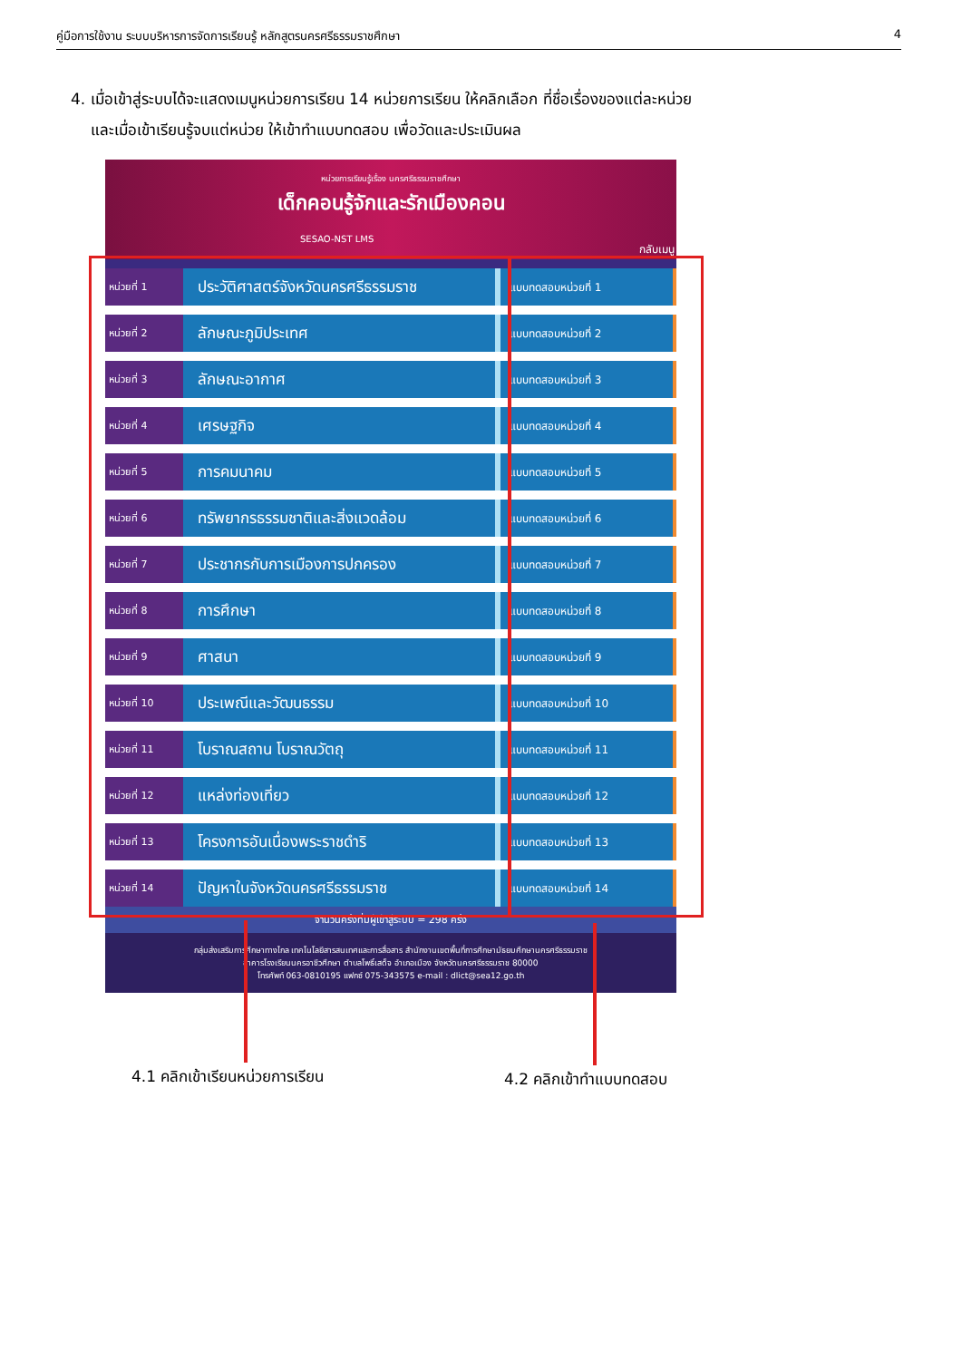คู่มือการใช้งาน ระบบบริหารการจัดการเรียนรู้ หลักสูตรนครศรีธรรมราชศึกษา 4
4. เมื่อเข้าสู่ระบบได้จะแสดงเมนูหน่วยการเรียน 14 หน่วยการเรียน ให้คลิกเลือก ที่ชื่อเรื่องของแต่ละหน่วย
และเมื่อเข้าเรียนรู้จบแต่หน่วย ให้เข้าทำแบบทดสอบ เพื่อวัดและประเมินผล
หน่วยการเรียนรู้เรื่อง นครศรีธรรมราชศึกษา
เด็กคอนรู้จักและรักเมืองคอน
SESAO-NST LMS
กลับเมนู
หน่วยที่ 1
ประวัติศาสตร์จังหวัดนครศรีธรรมราช
แบบทดสอบหน่วยที่ 1
หน่วยที่ 2
ลักษณะภูมิประเทศ
แบบทดสอบหน่วยที่ 2
หน่วยที่ 3
ลักษณะอากาศ
แบบทดสอบหน่วยที่ 3
หน่วยที่ 4
เศรษฐกิจ
แบบทดสอบหน่วยที่ 4
หน่วยที่ 5
การคมนาคม
แบบทดสอบหน่วยที่ 5
หน่วยที่ 6
ทรัพยากรธรรมชาติและสิ่งแวดล้อม
แบบทดสอบหน่วยที่ 6
หน่วยที่ 7
ประชากรกับการเมืองการปกครอง
แบบทดสอบหน่วยที่ 7
หน่วยที่ 8
การศึกษา
แบบทดสอบหน่วยที่ 8
หน่วยที่ 9
ศาสนา
แบบทดสอบหน่วยที่ 9
หน่วยที่ 10
ประเพณีและวัฒนธรรม
แบบทดสอบหน่วยที่ 10
หน่วยที่ 11
โบราณสถาน โบราณวัตถุ
แบบทดสอบหน่วยที่ 11
หน่วยที่ 12
แหล่งท่องเที่ยว
แบบทดสอบหน่วยที่ 12
หน่วยที่ 13
โครงการอันเนื่องพระราชดำริ
แบบทดสอบหน่วยที่ 13
หน่วยที่ 14
ปัญหาในจังหวัดนครศรีธรรมราช
แบบทดสอบหน่วยที่ 14
จำนวนครั้งที่มีผู้เข้าสู่ระบบ = 298 ครั้ง
กลุ่มส่งเสริมการศึกษาทางไกล เทคโนโลยีสารสนเทศและการสื่อสาร สำนักงานเขตพื้นที่การศึกษามัธยมศึกษานครศรีธรรมราช
อาคารโรงเรียนนครอาชีวศึกษา ตำบลโพธิ์เสด็จ อำเภอเมือง จังหวัดนครศรีธรรมราช 80000
โทรศัพท์ 063-0810195 แฟกซ์ 075-343575 e-mail : dlict@sea12.go.th
4.1 คลิกเข้าเรียนหน่วยการเรียน 4.2 คลิกเข้าทำแบบทดสอบ